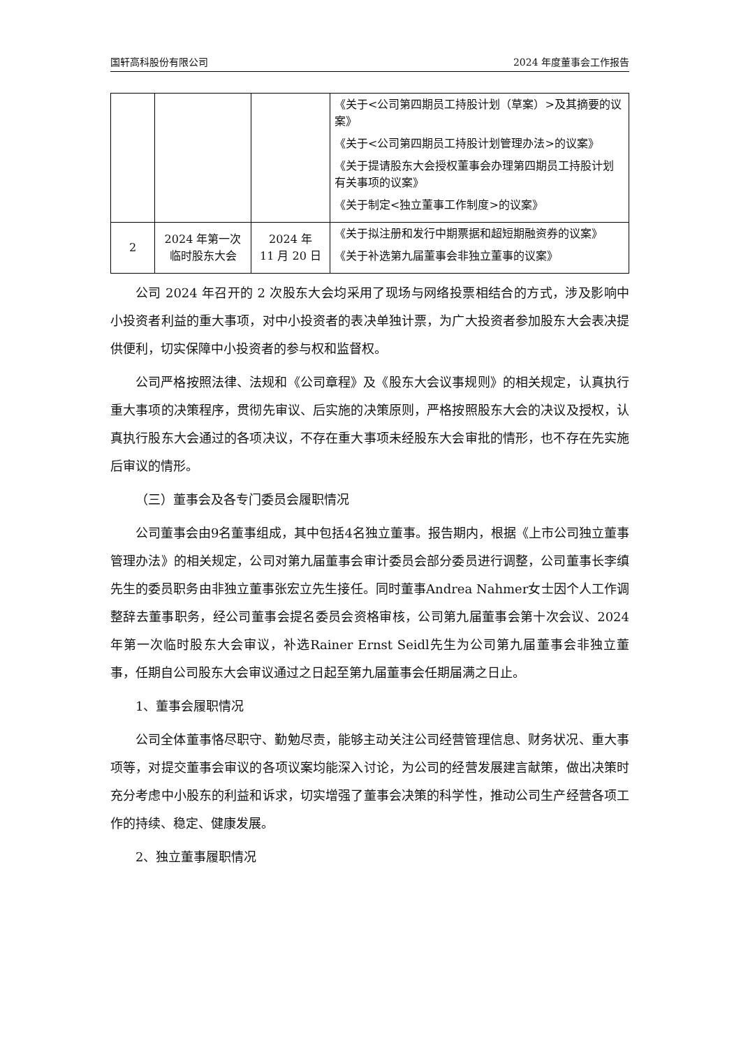国轩高科股份有限公司 2024 年度董事会工作报告
| | | | 《关于<公司第四期员工持股计划（草案）>及其摘要的议案》 《关于<公司第四期员工持股计划管理办法>的议案》 《关于提请股东大会授权董事会办理第四期员工持股计划有关事项的议案》 《关于制定<独立董事工作制度>的议案》 |
| 2 | 2024 年第一次临时股东大会 | 2024 年 11 月 20 日 | 《关于拟注册和发行中期票据和超短期融资券的议案》 《关于补选第九届董事会非独立董事的议案》 |
公司 2024 年召开的 2 次股东大会均采用了现场与网络投票相结合的方式，涉及影响中小投资者利益的重大事项，对中小投资者的表决单独计票，为广大投资者参加股东大会表决提供便利，切实保障中小投资者的参与权和监督权。
公司严格按照法律、法规和《公司章程》及《股东大会议事规则》的相关规定，认真执行重大事项的决策程序，贯彻先审议、后实施的决策原则，严格按照股东大会的决议及授权，认真执行股东大会通过的各项决议，不存在重大事项未经股东大会审批的情形，也不存在先实施后审议的情形。
（三）董事会及各专门委员会履职情况
公司董事会由9名董事组成，其中包括4名独立董事。报告期内，根据《上市公司独立董事管理办法》的相关规定，公司对第九届董事会审计委员会部分委员进行调整，公司董事长李缜先生的委员职务由非独立董事张宏立先生接任。同时董事Andrea Nahmer女士因个人工作调整辞去董事职务，经公司董事会提名委员会资格审核，公司第九届董事会第十次会议、2024年第一次临时股东大会审议，补选Rainer Ernst Seidl先生为公司第九届董事会非独立董事，任期自公司股东大会审议通过之日起至第九届董事会任期届满之日止。
1、董事会履职情况
公司全体董事恪尽职守、勤勉尽责，能够主动关注公司经营管理信息、财务状况、重大事项等，对提交董事会审议的各项议案均能深入讨论，为公司的经营发展建言献策，做出决策时充分考虑中小股东的利益和诉求，切实增强了董事会决策的科学性，推动公司生产经营各项工作的持续、稳定、健康发展。
2、独立董事履职情况